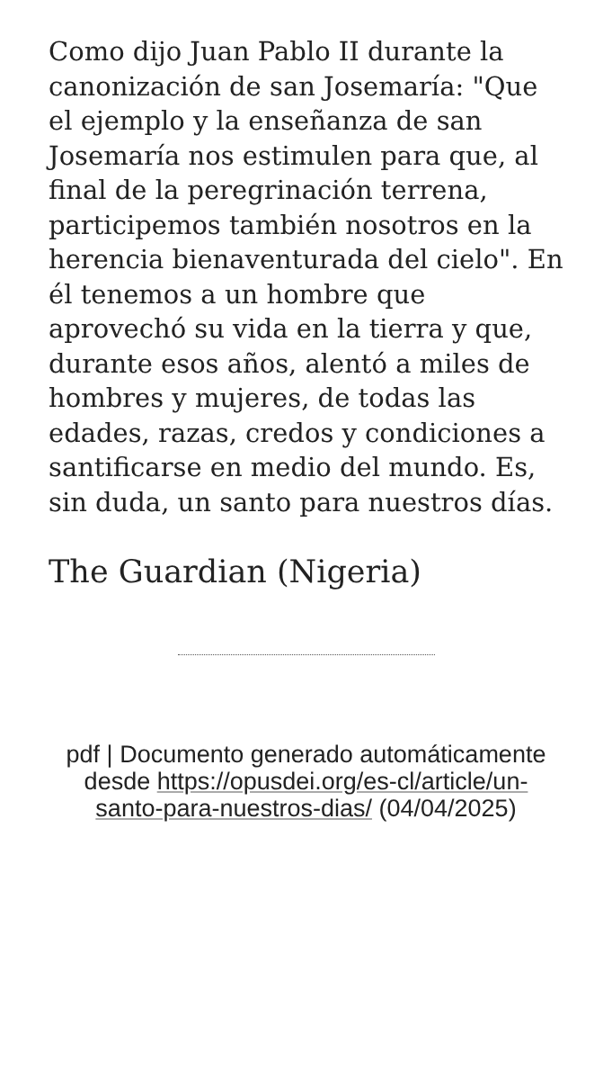Como dijo Juan Pablo II durante la canonización de san Josemaría: "Que el ejemplo y la enseñanza de san Josemaría nos estimulen para que, al final de la peregrinación terrena, participemos también nosotros en la herencia bienaventurada del cielo". En él tenemos a un hombre que aprovechó su vida en la tierra y que, durante esos años, alentó a miles de hombres y mujeres, de todas las edades, razas, credos y condiciones a santificarse en medio del mundo. Es, sin duda, un santo para nuestros días.
The Guardian (Nigeria)
pdf | Documento generado automáticamente desde https://opusdei.org/es-cl/article/un-santo-para-nuestros-dias/ (04/04/2025)